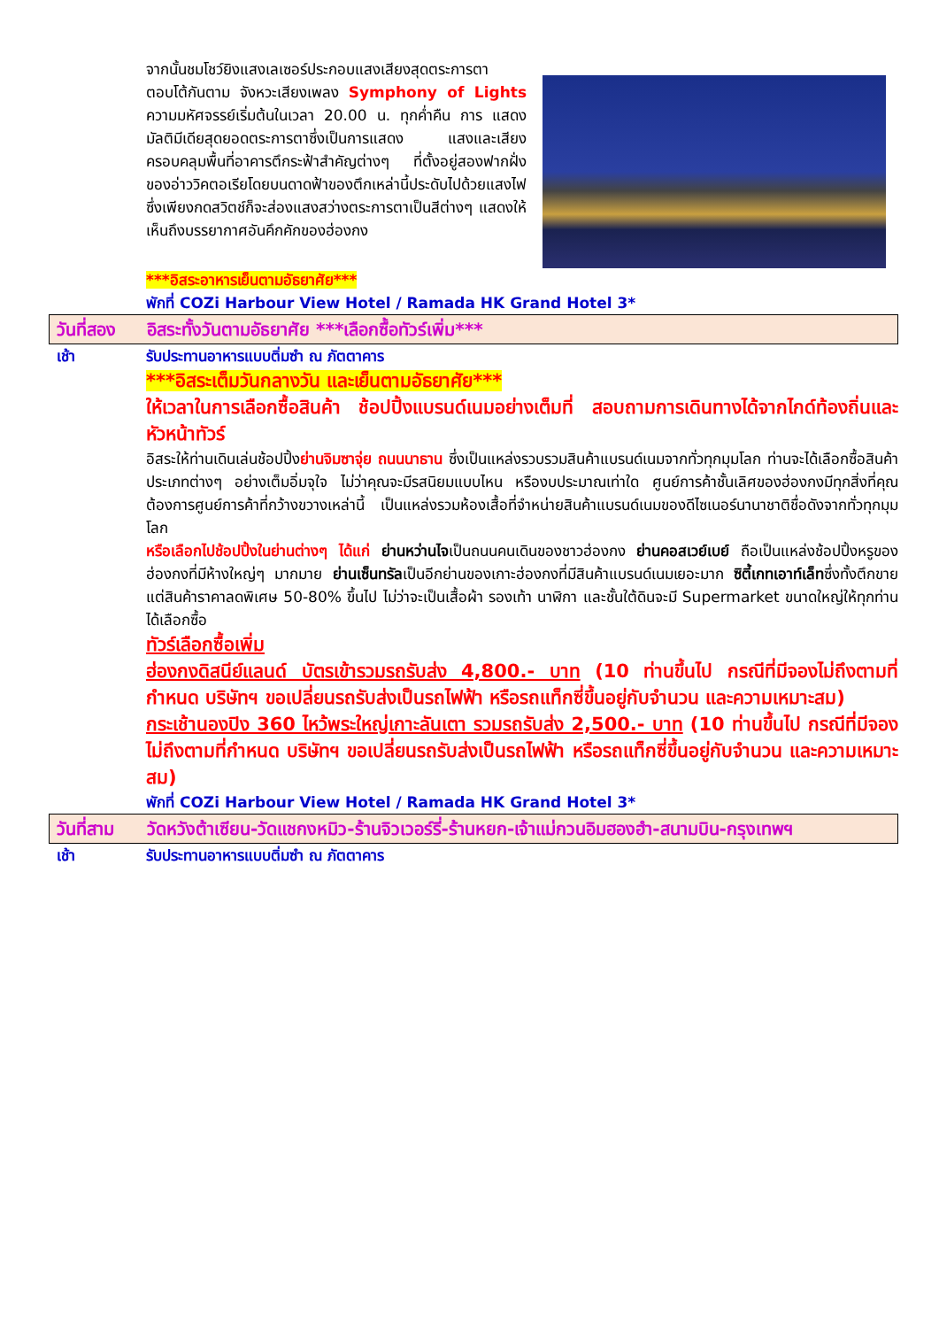จากนั้นชมโชว์ยิงแสงเลเซอร์ประกอบแสงเสียงสุดตระการตา ตอบโต้กันตาม จังหวะเสียงเพลง Symphony of Lights ความมหัศจรรย์เริ่มต้นในเวลา 20.00 น. ทุกค่ำคืน การ แสดงมัลติมีเดียสุดยอดตระการตาซึ่งเป็นการแสดง แสงและเสียงครอบคลุมพื้นที่อาคารตึกระฟ้าสำคัญต่างๆ ที่ตั้งอยู่สองฟากฝั่งของอ่าววิคตอเรียโดยบนดาดฟ้าของตึกเหล่านี้ประดับไปด้วยแสงไฟ ซึ่งเพียงกดสวิตช์ก็จะส่องแสงสว่างตระการตาเป็นสีต่างๆ แสดงให้เห็นถึงบรรยากาศอันคึกคักของฮ่องกง
***อิสระอาหารเย็นตามอัธยาศัย***
พักที่ COZi Harbour View Hotel / Ramada HK Grand Hotel 3*
วันที่สอง อิสระทั้งวันตามอัธยาศัย ***เลือกซื้อทัวร์เพิ่ม***
เช้า รับประทานอาหารแบบติ่มซำ ณ ภัตตาคาร
***อิสระเต็มวันกลางวัน และเย็นตามอัธยาศัย***
ให้เวลาในการเลือกซื้อสินค้า ช้อปปิ้งแบรนด์เนมอย่างเต็มที่ สอบถามการเดินทางได้จากไกด์ท้องถิ่นและหัวหน้าทัวร์
อิสระให้ท่านเดินเล่นช้อปปิ้งย่านจิมซาจุ่ย ถนนนาธาน ซึ่งเป็นแหล่งรวบรวมสินค้าแบรนด์เนมจากทั่วทุกมุมโลก ท่านจะได้เลือกซื้อสินค้าประเภทต่างๆ อย่างเต็มอิ่มจุใจ ไม่ว่าคุณจะมีรสนิยมแบบไหน หรืองบประมาณเท่าใด ศูนย์การค้าชั้นเลิศของฮ่องกงมีทุกสิ่งที่คุณต้องการศูนย์การค้าที่กว้างขวางเหล่านี้ เป็นแหล่งรวมห้องเสื้อที่จำหน่ายสินค้าแบรนด์เนมของดีไซเนอร์นานาชาติชื่อดังจากทั่วทุกมุมโลก
หรือเลือกไปช้อปปิ้งในย่านต่างๆ ได้แก่ ย่านหว่านไจเป็นถนนคนเดินของชาวฮ่องกง ย่านคอสเวย์เบย์ ถือเป็นแหล่งช้อปปิ้งหรูของฮ่องกงที่มีห้างใหญ่ๆ มากมาย ย่านเซ็นทรัลเป็นอีกย่านของเกาะฮ่องกงที่มีสินค้าแบรนด์เนมเยอะมาก ซิตี้เกทเอาท์เล็ทซึ่งทั้งตึกขายแต่สินค้าราคาลดพิเศษ 50-80% ขึ้นไป ไม่ว่าจะเป็นเสื้อผ้า รองเท้า นาฬิกา และชั้นใต้ดินจะมี Supermarket ขนาดใหญ่ให้ทุกท่านได้เลือกซื้อ
ทัวร์เลือกซื้อเพิ่ม
ฮ่องกงดิสนีย์แลนด์ บัตรเข้ารวมรถรับส่ง 4,800.- บาท (10 ท่านขึ้นไป กรณีที่มีจองไม่ถึงตามที่กำหนด บริษัทฯ ขอเปลี่ยนรถรับส่งเป็นรถไฟฟ้า หรือรถแท็กซี่ขึ้นอยู่กับจำนวน และความเหมาะสม)
กระเช้านองปิง 360 ไหว้พระใหญ่เกาะลันเตา รวมรถรับส่ง 2,500.- บาท (10 ท่านขึ้นไป กรณีที่มีจองไม่ถึงตามที่กำหนด บริษัทฯ ขอเปลี่ยนรถรับส่งเป็นรถไฟฟ้า หรือรถแท็กซี่ขึ้นอยู่กับจำนวน และความเหมาะสม)
พักที่ COZi Harbour View Hotel / Ramada HK Grand Hotel 3*
วันที่สาม วัดหวังต้าเซียน-วัดแชกงหมิว-ร้านจิวเวอร์รี่-ร้านหยก-เจ้าแม่กวนอิมฮองฮำ-สนามบิน-กรุงเทพฯ
เช้า รับประทานอาหารแบบติ่มซำ ณ ภัตตาคาร